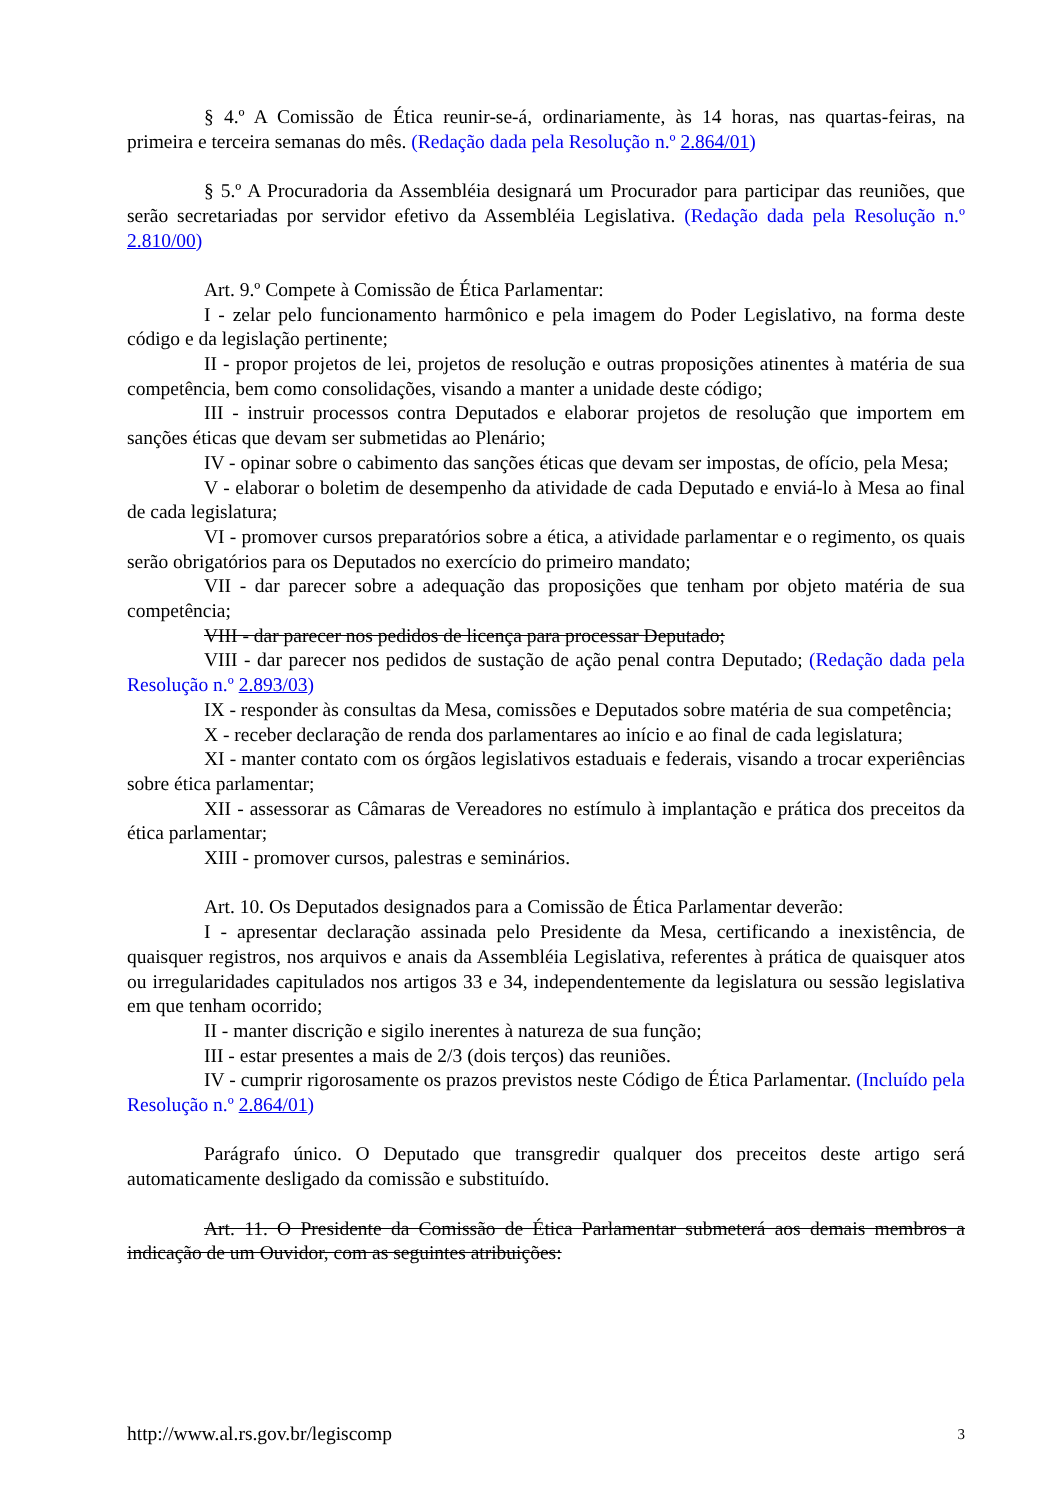§ 4.º A Comissão de Ética reunir-se-á, ordinariamente, às 14 horas, nas quartas-feiras, na primeira e terceira semanas do mês. (Redação dada pela Resolução n.º 2.864/01)
§ 5.º A Procuradoria da Assembléia designará um Procurador para participar das reuniões, que serão secretariadas por servidor efetivo da Assembléia Legislativa. (Redação dada pela Resolução n.º 2.810/00)
Art. 9.º Compete à Comissão de Ética Parlamentar:
I - zelar pelo funcionamento harmônico e pela imagem do Poder Legislativo, na forma deste código e da legislação pertinente;
II - propor projetos de lei, projetos de resolução e outras proposições atinentes à matéria de sua competência, bem como consolidações, visando a manter a unidade deste código;
III - instruir processos contra Deputados e elaborar projetos de resolução que importem em sanções éticas que devam ser submetidas ao Plenário;
IV - opinar sobre o cabimento das sanções éticas que devam ser impostas, de ofício, pela Mesa;
V - elaborar o boletim de desempenho da atividade de cada Deputado e enviá-lo à Mesa ao final de cada legislatura;
VI - promover cursos preparatórios sobre a ética, a atividade parlamentar e o regimento, os quais serão obrigatórios para os Deputados no exercício do primeiro mandato;
VII - dar parecer sobre a adequação das proposições que tenham por objeto matéria de sua competência;
VIII - dar parecer nos pedidos de licença para processar Deputado;
VIII - dar parecer nos pedidos de sustação de ação penal contra Deputado; (Redação dada pela Resolução n.º 2.893/03)
IX - responder às consultas da Mesa, comissões e Deputados sobre matéria de sua competência;
X - receber declaração de renda dos parlamentares ao início e ao final de cada legislatura;
XI - manter contato com os órgãos legislativos estaduais e federais, visando a trocar experiências sobre ética parlamentar;
XII - assessorar as Câmaras de Vereadores no estímulo à implantação e prática dos preceitos da ética parlamentar;
XIII - promover cursos, palestras e seminários.
Art. 10. Os Deputados designados para a Comissão de Ética Parlamentar deverão:
I - apresentar declaração assinada pelo Presidente da Mesa, certificando a inexistência, de quaisquer registros, nos arquivos e anais da Assembléia Legislativa, referentes à prática de quaisquer atos ou irregularidades capitulados nos artigos 33 e 34, independentemente da legislatura ou sessão legislativa em que tenham ocorrido;
II - manter discrição e sigilo inerentes à natureza de sua função;
III - estar presentes a mais de 2/3 (dois terços) das reuniões.
IV - cumprir rigorosamente os prazos previstos neste Código de Ética Parlamentar. (Incluído pela Resolução n.º 2.864/01)
Parágrafo único. O Deputado que transgredir qualquer dos preceitos deste artigo será automaticamente desligado da comissão e substituído.
Art. 11. O Presidente da Comissão de Ética Parlamentar submeterá aos demais membros a indicação de um Ouvidor, com as seguintes atribuições:
http://www.al.rs.gov.br/legiscomp 3